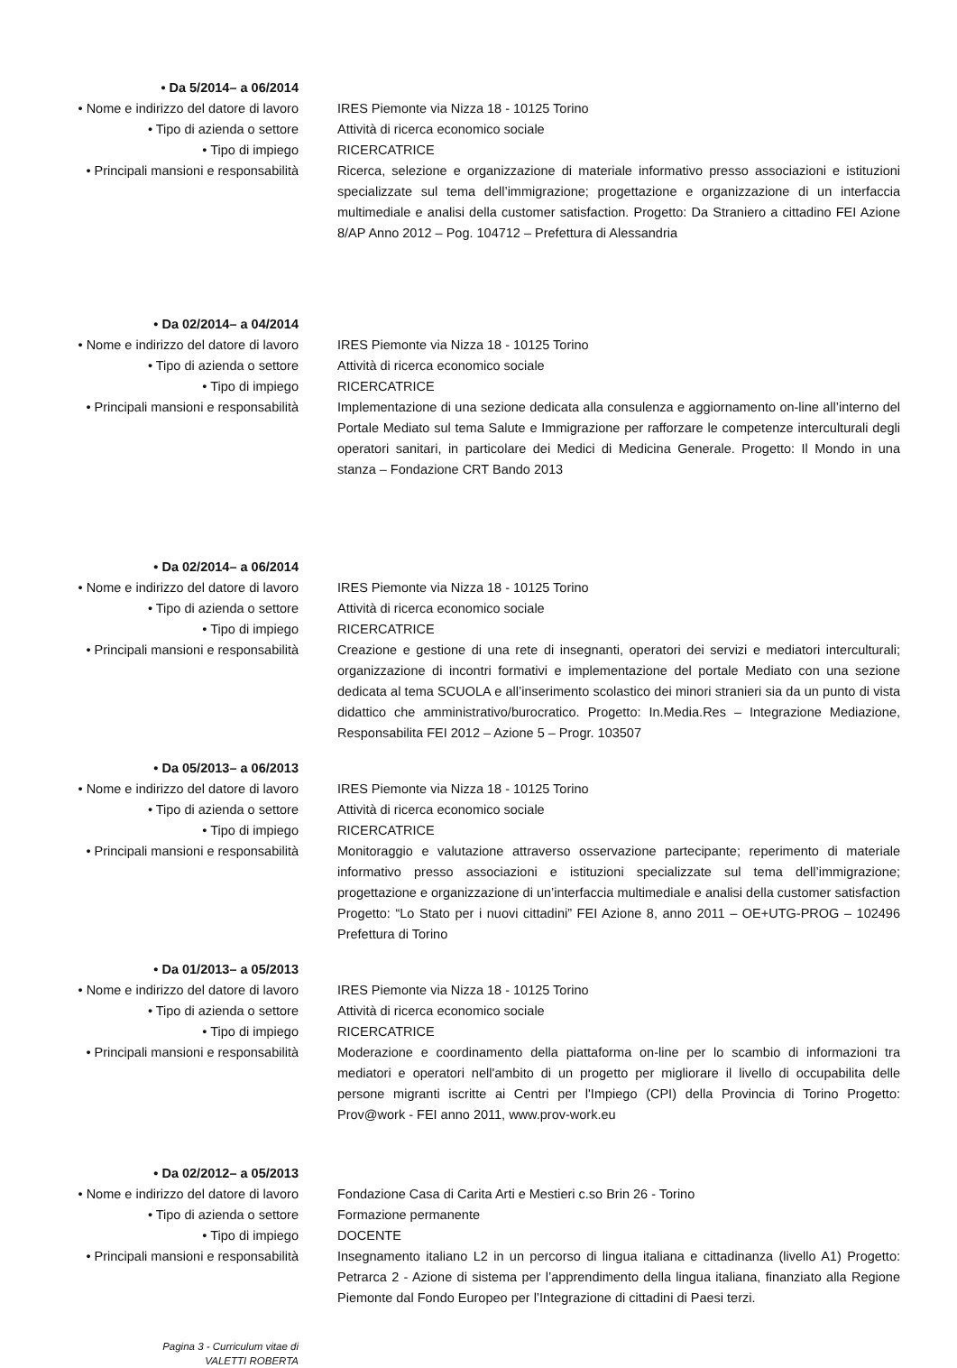• Da 5/2014– a 06/2014
• Nome e indirizzo del datore di lavoro
IRES Piemonte via Nizza 18 - 10125 Torino
• Tipo di azienda o settore Attività di ricerca economico sociale
• Tipo di impiego RICERCATRICE
• Principali mansioni e responsabilità Ricerca, selezione e organizzazione di materiale informativo presso associazioni e istituzioni specializzate sul tema dell’immigrazione; progettazione e organizzazione di un interfaccia multimediale e analisi della customer satisfaction. Progetto: Da Straniero a cittadino FEI Azione 8/AP Anno 2012 – Pog. 104712 – Prefettura di Alessandria
• Da 02/2014– a 04/2014
• Nome e indirizzo del datore di lavoro
IRES Piemonte via Nizza 18 - 10125 Torino
• Tipo di azienda o settore Attività di ricerca economico sociale
• Tipo di impiego RICERCATRICE
• Principali mansioni e responsabilità Implementazione di una sezione dedicata alla consulenza e aggiornamento on-line all’interno del Portale Mediato sul tema Salute e Immigrazione per rafforzare le competenze interculturali degli operatori sanitari, in particolare dei Medici di Medicina Generale. Progetto: Il Mondo in una stanza – Fondazione CRT Bando 2013
• Da 02/2014– a 06/2014
• Nome e indirizzo del datore di lavoro
IRES Piemonte via Nizza 18 - 10125 Torino
• Tipo di azienda o settore Attività di ricerca economico sociale
• Tipo di impiego RICERCATRICE
• Principali mansioni e responsabilità Creazione e gestione di una rete di insegnanti, operatori dei servizi e mediatori interculturali; organizzazione di incontri formativi e implementazione del portale Mediato con una sezione dedicata al tema SCUOLA e all’inserimento scolastico dei minori stranieri sia da un punto di vista didattico che amministrativo/burocratico. Progetto: In.Media.Res – Integrazione Mediazione, Responsabilita FEI 2012 – Azione 5 – Progr. 103507
• Da 05/2013– a 06/2013
• Nome e indirizzo del datore di lavoro
IRES Piemonte via Nizza 18 - 10125 Torino
• Tipo di azienda o settore Attività di ricerca economico sociale
• Tipo di impiego RICERCATRICE
• Principali mansioni e responsabilità Monitoraggio e valutazione attraverso osservazione partecipante; reperimento di materiale informativo presso associazioni e istituzioni specializzate sul tema dell’immigrazione; progettazione e organizzazione di un’interfaccia multimediale e analisi della customer satisfaction Progetto: “Lo Stato per i nuovi cittadini” FEI Azione 8, anno 2011 – OE+UTG-PROG – 102496 Prefettura di Torino
• Da 01/2013– a 05/2013
• Nome e indirizzo del datore di lavoro
IRES Piemonte via Nizza 18 - 10125 Torino
• Tipo di azienda o settore Attività di ricerca economico sociale
• Tipo di impiego RICERCATRICE
• Principali mansioni e responsabilità Moderazione e coordinamento della piattaforma on-line per lo scambio di informazioni tra mediatori e operatori nell'ambito di un progetto per migliorare il livello di occupabilita delle persone migranti iscritte ai Centri per l'Impiego (CPI) della Provincia di Torino Progetto: Prov@work - FEI anno 2011, www.prov-work.eu
• Da 02/2012– a 05/2013
• Nome e indirizzo del datore di lavoro
Fondazione Casa di Carita Arti e Mestieri c.so Brin 26 - Torino
• Tipo di azienda o settore Formazione permanente
• Tipo di impiego DOCENTE
• Principali mansioni e responsabilità Insegnamento italiano L2 in un percorso di lingua italiana e cittadinanza (livello A1) Progetto: Petrarca 2 - Azione di sistema per l’apprendimento della lingua italiana, finanziato alla Regione Piemonte dal Fondo Europeo per l’Integrazione di cittadini di Paesi terzi.
Pagina 3 - Curriculum vitae di
VALETTI ROBERTA